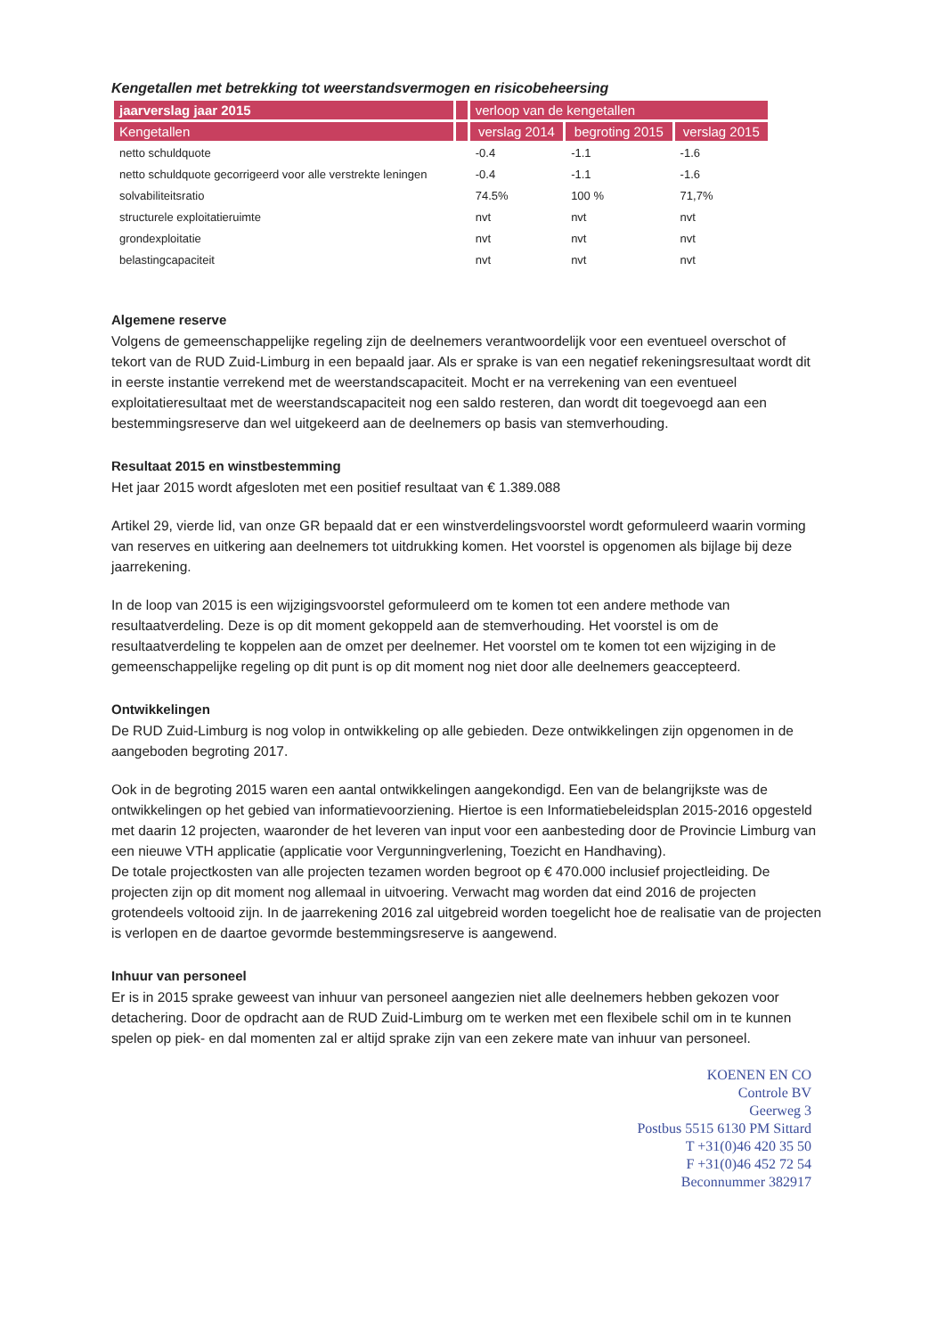Kengetallen met betrekking tot weerstandsvermogen en risicobeheersing
| jaarverslag jaar 2015 | | verloop van de kengetallen | | |
| --- | --- | --- | --- | --- |
| Kengetallen | | verslag 2014 | begroting 2015 | verslag 2015 |
| netto schuldquote | | -0.4 | -1.1 | -1.6 |
| netto schuldquote gecorrigeerd voor alle verstrekte leningen | | -0.4 | -1.1 | -1.6 |
| solvabiliteitsratio | | 74.5% | 100 % | 71,7% |
| structurele exploitatieruimte | | nvt | nvt | nvt |
| grondexploitatie | | nvt | nvt | nvt |
| belastingcapaciteit | | nvt | nvt | nvt |
Algemene reserve
Volgens de gemeenschappelijke regeling zijn de deelnemers verantwoordelijk voor een eventueel overschot of tekort van de RUD Zuid-Limburg in een bepaald jaar. Als er sprake is van een negatief rekeningsresultaat wordt dit in eerste instantie verrekend met de weerstandscapaciteit. Mocht er na verrekening van een eventueel exploitatieresultaat met de weerstandscapaciteit nog een saldo resteren, dan wordt dit toegevoegd aan een bestemmingsreserve dan wel uitgekeerd aan de deelnemers op basis van stemverhouding.
Resultaat 2015 en winstbestemming
Het jaar 2015 wordt afgesloten met een positief resultaat van € 1.389.088
Artikel 29, vierde lid, van onze GR bepaald dat er een winstverdelingsvoorstel wordt geformuleerd waarin vorming van reserves en uitkering aan deelnemers tot uitdrukking komen. Het voorstel is opgenomen als bijlage bij deze jaarrekening.
In de loop van 2015 is een wijzigingsvoorstel geformuleerd om te komen tot een andere methode van resultaatverdeling. Deze is op dit moment gekoppeld aan de stemverhouding. Het voorstel is om de resultaatverdeling te koppelen aan de omzet per deelnemer. Het voorstel om te komen tot een wijziging in de gemeenschappelijke regeling op dit punt is op dit moment nog niet door alle deelnemers geaccepteerd.
Ontwikkelingen
De RUD Zuid-Limburg is nog volop in ontwikkeling op alle gebieden. Deze ontwikkelingen zijn opgenomen in de aangeboden begroting 2017.
Ook in de begroting 2015 waren een aantal ontwikkelingen aangekondigd. Een van de belangrijkste was de ontwikkelingen op het gebied van informatievoorziening. Hiertoe is een Informatiebeleidsplan 2015-2016 opgesteld met daarin 12 projecten, waaronder de het leveren van input voor een aanbesteding door de Provincie Limburg van een nieuwe VTH applicatie (applicatie voor Vergunningverlening, Toezicht en Handhaving).
De totale projectkosten van alle projecten tezamen worden begroot op € 470.000 inclusief projectleiding. De projecten zijn op dit moment nog allemaal in uitvoering. Verwacht mag worden dat eind 2016 de projecten grotendeels voltooid zijn. In de jaarrekening 2016 zal uitgebreid worden toegelicht hoe de realisatie van de projecten is verlopen en de daartoe gevormde bestemmingsreserve is aangewend.
Inhuur van personeel
Er is in 2015 sprake geweest van inhuur van personeel aangezien niet alle deelnemers hebben gekozen voor detachering. Door de opdracht aan de RUD Zuid-Limburg om te werken met een flexibele schil om in te kunnen spelen op piek- en dal momenten zal er altijd sprake zijn van een zekere mate van inhuur van personeel.
KOENEN EN CO
Controle BV
Geerweg 3
Postbus 5515 6130 PM Sittard
T +31(0)46 420 35 50
F +31(0)46 452 72 54
Beconnummer 382917